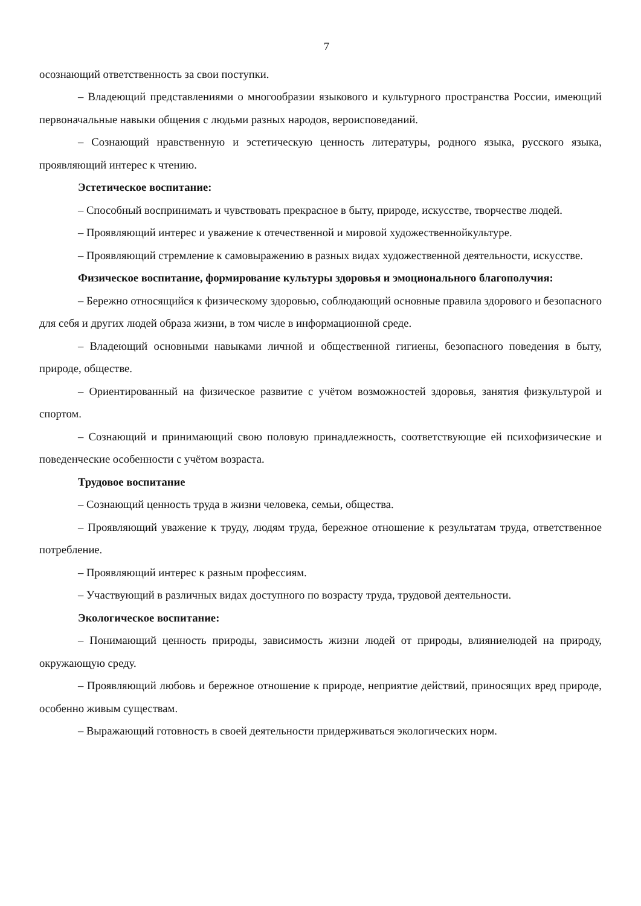7
осознающий ответственность за свои поступки.
– Владеющий представлениями о многообразии языкового и культурного пространства России, имеющий первоначальные навыки общения с людьми разных народов, вероисповеданий.
– Сознающий нравственную и эстетическую ценность литературы, родного языка, русского языка, проявляющий интерес к чтению.
Эстетическое воспитание:
– Способный воспринимать и чувствовать прекрасное в быту, природе, искусстве, творчестве людей.
– Проявляющий интерес и уважение к отечественной и мировой художественнойкультуре.
– Проявляющий стремление к самовыражению в разных видах художественной деятельности, искусстве.
Физическое воспитание, формирование культуры здоровья и эмоционального благополучия:
– Бережно относящийся к физическому здоровью, соблюдающий основные правила здорового и безопасного для себя и других людей образа жизни, в том числе в информационной среде.
– Владеющий основными навыками личной и общественной гигиены, безопасного поведения в быту, природе, обществе.
– Ориентированный на физическое развитие с учётом возможностей здоровья, занятия физкультурой и спортом.
– Сознающий и принимающий свою половую принадлежность, соответствующие ей психофизические и поведенческие особенности с учётом возраста.
Трудовое воспитание
– Сознающий ценность труда в жизни человека, семьи, общества.
– Проявляющий уважение к труду, людям труда, бережное отношение к результатам труда, ответственное потребление.
– Проявляющий интерес к разным профессиям.
– Участвующий в различных видах доступного по возрасту труда, трудовой деятельности.
Экологическое воспитание:
– Понимающий ценность природы, зависимость жизни людей от природы, влияниелюдей на природу, окружающую среду.
– Проявляющий любовь и бережное отношение к природе, неприятие действий, приносящих вред природе, особенно живым существам.
– Выражающий готовность в своей деятельности придерживаться экологических норм.